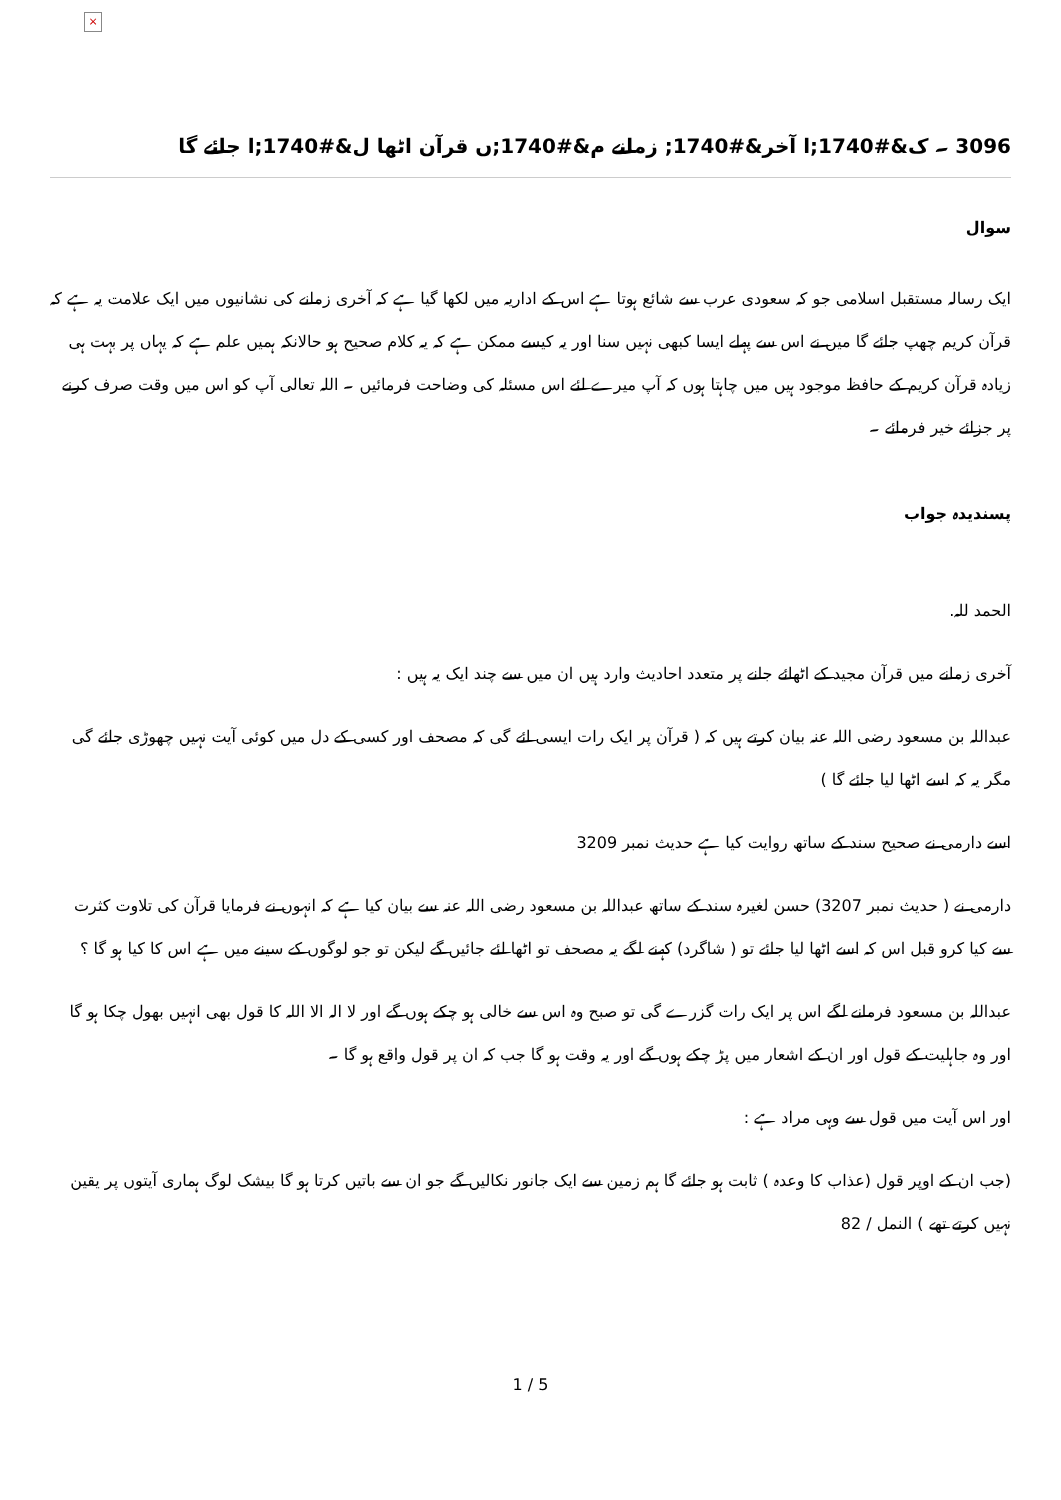×
3096 ۔ ک&#1740;ا آخر&#1740; زمانے م&#1740;ں قرآن اٹھا ل&#1740;ا جائے گا
سوال
ایک رسالہ مستقبل اسلامی جو کہ سعودی عرب سے شائع ہوتا ہے اس کے اداریہ میں لکھا گیا ہے کہ آخری زمانے کی نشانیوں میں ایک علامت یہ ہے کہ قرآن کریم چھپ جائے گا میں نے اس سے پہلے ایسا کبھی نہیں سنا اور یہ کیسے ممکن ہے کہ یہ کلام صحیح ہو حالانکہ ہمیں علم ہے کہ یہاں پر بہت ہی زیادہ قرآن کریم کے حافظ موجود ہیں میں چاہتا ہوں کہ آپ میرے لئے اس مسئلہ کی وضاحت فرمائیں ۔ اللہ تعالی آپ کو اس میں وقت صرف کرنے پر جزائے خیر فرمائے ۔
پسندیدہ جواب
الحمد للہ.
آخری زمانے میں قرآن مجید کے اٹھائے جانے پر متعدد احادیث وارد ہیں ان میں سے چند ایک یہ ہیں :
عبداللہ بن مسعود رضی اللہ عنہ بیان کرتے ہیں کہ ( قرآن پر ایک رات ایسی ائے گی کہ مصحف اور کسی کے دل میں کوئی آیت نہیں چھوڑی جائے گی مگر یہ کہ اسے اٹھا لیا جائے گا )
اسے دارمی نے صحیح سند کے ساتھ روایت کیا ہے حدیث نمبر 3209
دارمی نے ( حدیث نمبر 3207) حسن لغیرہ سند کے ساتھ عبداللہ بن مسعود رضی اللہ عنہ سے بیان کیا ہے کہ انہوں نے فرمایا قرآن کی تلاوت کثرت سے کیا کرو قبل اس کہ اسے اٹھا لیا جائے تو ( شاگرد) کہنے لگے یہ مصحف تو اٹھا لئے جائیں گے لیکن تو جو لوگوں کے سینے میں ہے اس کا کیا ہو گا ؟
عبداللہ بن مسعود فرمانے لگے اس پر ایک رات گزرے گی تو صبح وہ اس سے خالی ہو چکے ہوں گے اور لا الہ الا اللہ کا قول بھی انہیں بھول چکا ہو گا اور وہ جاہلیت کے قول اور ان کے اشعار میں پڑ چکے ہوں گے اور یہ وقت ہو گا جب کہ ان پر قول واقع ہو گا ۔
اور اس آیت میں قول سے وہی مراد ہے :
(جب ان کے اوپر قول (عذاب کا وعدہ ) ثابت ہو جائے گا ہم زمین سے ایک جانور نکالیں گے جو ان سے باتیں کرتا ہو گا بیشک لوگ ہماری آیتوں پر یقین نہیں کرتے تھے ) النمل / 82
1 / 5